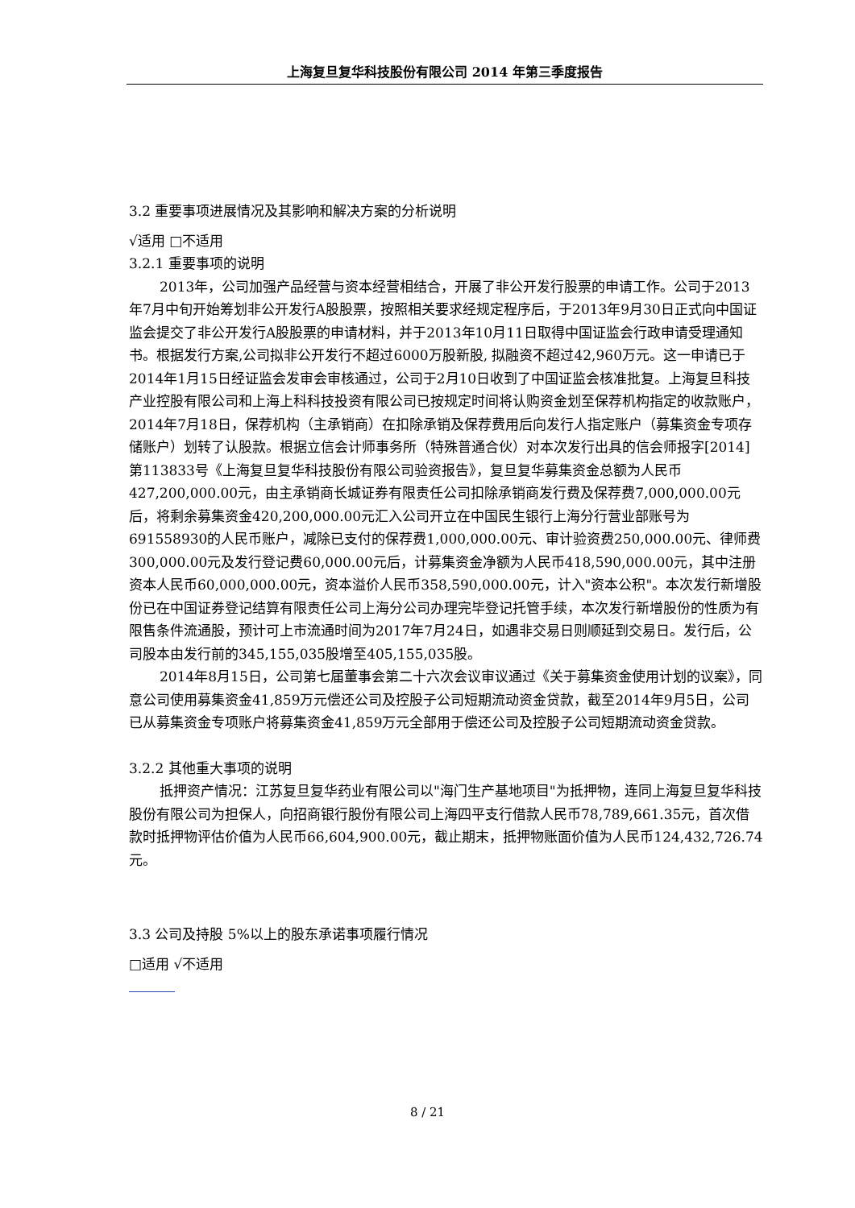上海复旦复华科技股份有限公司 2014 年第三季度报告
3.2 重要事项进展情况及其影响和解决方案的分析说明
√适用 □不适用
3.2.1 重要事项的说明
2013年，公司加强产品经营与资本经营相结合，开展了非公开发行股票的申请工作。公司于2013年7月中旬开始筹划非公开发行A股股票，按照相关要求经规定程序后，于2013年9月30日正式向中国证监会提交了非公开发行A股股票的申请材料，并于2013年10月11日取得中国证监会行政申请受理通知书。根据发行方案,公司拟非公开发行不超过6000万股新股, 拟融资不超过42,960万元。这一申请已于2014年1月15日经证监会发审会审核通过，公司于2月10日收到了中国证监会核准批复。上海复旦科技产业控股有限公司和上海上科科技投资有限公司已按规定时间将认购资金划至保荐机构指定的收款账户，2014年7月18日，保荐机构（主承销商）在扣除承销及保荐费用后向发行人指定账户（募集资金专项存储账户）划转了认股款。根据立信会计师事务所（特殊普通合伙）对本次发行出具的信会师报字[2014]第113833号《上海复旦复华科技股份有限公司验资报告》，复旦复华募集资金总额为人民币427,200,000.00元，由主承销商长城证券有限责任公司扣除承销商发行费及保荐费7,000,000.00元后，将剩余募集资金420,200,000.00元汇入公司开立在中国民生银行上海分行营业部账号为691558930的人民币账户，减除已支付的保荐费1,000,000.00元、审计验资费250,000.00元、律师费300,000.00元及发行登记费60,000.00元后，计募集资金净额为人民币418,590,000.00元，其中注册资本人民币60,000,000.00元，资本溢价人民币358,590,000.00元，计入"资本公积"。本次发行新增股份已在中国证券登记结算有限责任公司上海分公司办理完毕登记托管手续，本次发行新增股份的性质为有限售条件流通股，预计可上市流通时间为2017年7月24日，如遇非交易日则顺延到交易日。发行后，公司股本由发行前的345,155,035股增至405,155,035股。
2014年8月15日，公司第七届董事会第二十六次会议审议通过《关于募集资金使用计划的议案》，同意公司使用募集资金41,859万元偿还公司及控股子公司短期流动资金贷款，截至2014年9月5日，公司已从募集资金专项账户将募集资金41,859万元全部用于偿还公司及控股子公司短期流动资金贷款。
3.2.2 其他重大事项的说明
抵押资产情况：江苏复旦复华药业有限公司以"海门生产基地项目"为抵押物，连同上海复旦复华科技股份有限公司为担保人，向招商银行股份有限公司上海四平支行借款人民币78,789,661.35元，首次借款时抵押物评估价值为人民币66,604,900.00元，截止期末，抵押物账面价值为人民币124,432,726.74元。
3.3 公司及持股 5%以上的股东承诺事项履行情况
□适用 √不适用
8 / 21